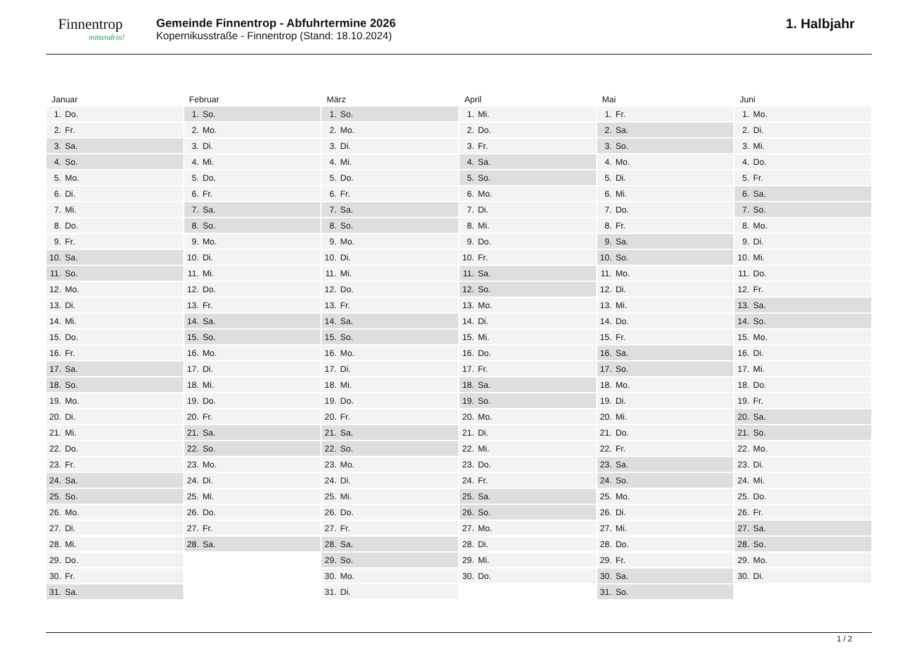Finnentrop
mittendrin!
Gemeinde Finnentrop - Abfuhrtermine 2026
Kopernikusstraße - Finnentrop (Stand: 18.10.2024)
1. Halbjahr
| Januar | Februar | März | April | Mai | Juni |
| --- | --- | --- | --- | --- | --- |
| 1. Do. | 1. So. | 1. So. | 1. Mi. | 1. Fr. | 1. Mo. |
| 2. Fr. | 2. Mo. | 2. Mo. | 2. Do. | 2. Sa. | 2. Di. |
| 3. Sa. | 3. Di. | 3. Di. | 3. Fr. | 3. So. | 3. Mi. |
| 4. So. | 4. Mi. | 4. Mi. | 4. Sa. | 4. Mo. | 4. Do. |
| 5. Mo. | 5. Do. | 5. Do. | 5. So. | 5. Di. | 5. Fr. |
| 6. Di. | 6. Fr. | 6. Fr. | 6. Mo. | 6. Mi. | 6. Sa. |
| 7. Mi. | 7. Sa. | 7. Sa. | 7. Di. | 7. Do. | 7. So. |
| 8. Do. | 8. So. | 8. So. | 8. Mi. | 8. Fr. | 8. Mo. |
| 9. Fr. | 9. Mo. | 9. Mo. | 9. Do. | 9. Sa. | 9. Di. |
| 10. Sa. | 10. Di. | 10. Di. | 10. Fr. | 10. So. | 10. Mi. |
| 11. So. | 11. Mi. | 11. Mi. | 11. Sa. | 11. Mo. | 11. Do. |
| 12. Mo. | 12. Do. | 12. Do. | 12. So. | 12. Di. | 12. Fr. |
| 13. Di. | 13. Fr. | 13. Fr. | 13. Mo. | 13. Mi. | 13. Sa. |
| 14. Mi. | 14. Sa. | 14. Sa. | 14. Di. | 14. Do. | 14. So. |
| 15. Do. | 15. So. | 15. So. | 15. Mi. | 15. Fr. | 15. Mo. |
| 16. Fr. | 16. Mo. | 16. Mo. | 16. Do. | 16. Sa. | 16. Di. |
| 17. Sa. | 17. Di. | 17. Di. | 17. Fr. | 17. So. | 17. Mi. |
| 18. So. | 18. Mi. | 18. Mi. | 18. Sa. | 18. Mo. | 18. Do. |
| 19. Mo. | 19. Do. | 19. Do. | 19. So. | 19. Di. | 19. Fr. |
| 20. Di. | 20. Fr. | 20. Fr. | 20. Mo. | 20. Mi. | 20. Sa. |
| 21. Mi. | 21. Sa. | 21. Sa. | 21. Di. | 21. Do. | 21. So. |
| 22. Do. | 22. So. | 22. So. | 22. Mi. | 22. Fr. | 22. Mo. |
| 23. Fr. | 23. Mo. | 23. Mo. | 23. Do. | 23. Sa. | 23. Di. |
| 24. Sa. | 24. Di. | 24. Di. | 24. Fr. | 24. So. | 24. Mi. |
| 25. So. | 25. Mi. | 25. Mi. | 25. Sa. | 25. Mo. | 25. Do. |
| 26. Mo. | 26. Do. | 26. Do. | 26. So. | 26. Di. | 26. Fr. |
| 27. Di. | 27. Fr. | 27. Fr. | 27. Mo. | 27. Mi. | 27. Sa. |
| 28. Mi. | 28. Sa. | 28. Sa. | 28. Di. | 28. Do. | 28. So. |
| 29. Do. | | 29. So. | 29. Mi. | 29. Fr. | 29. Mo. |
| 30. Fr. | | 30. Mo. | 30. Do. | 30. Sa. | 30. Di. |
| 31. Sa. | | 31. Di. | | 31. So. | |
1 / 2